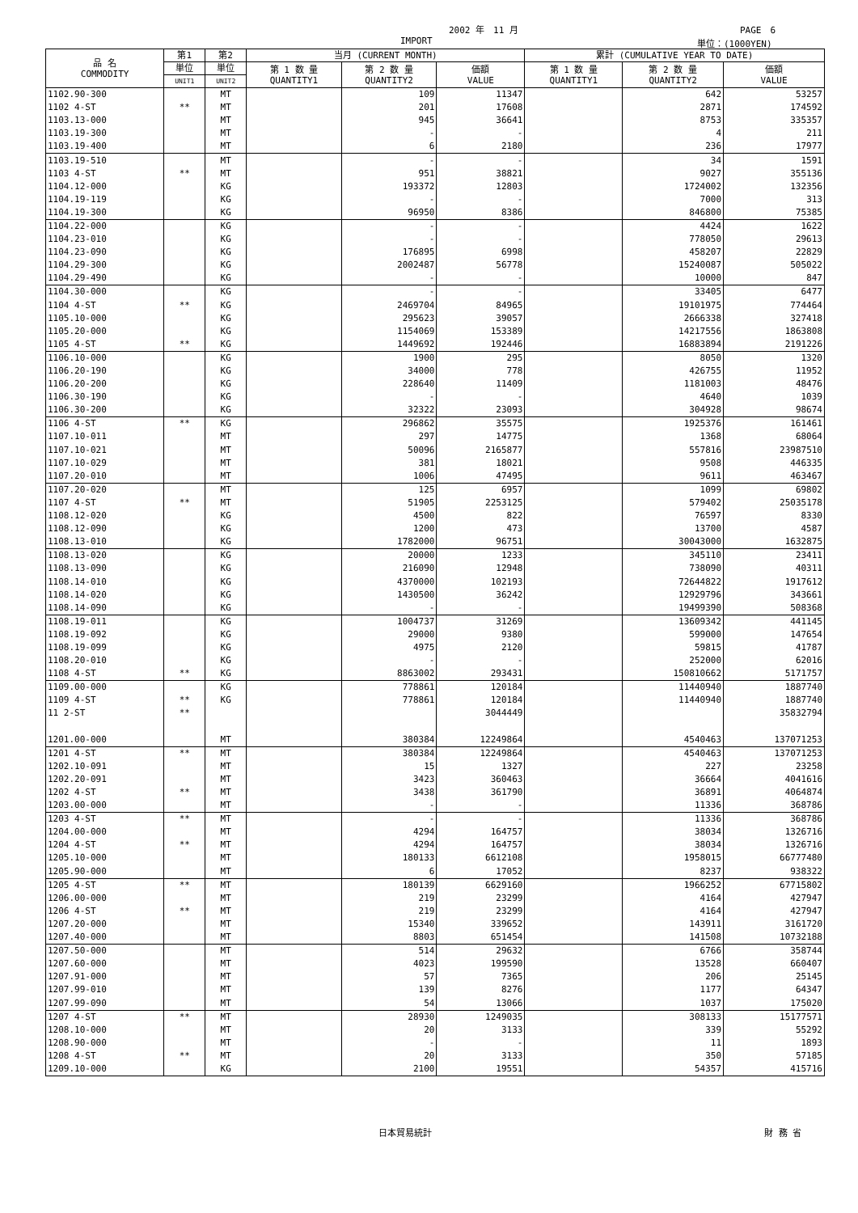2002 年　11 月 PAGE　6
IMPORT 単位：(1000YEN)
| 品 名 COMMODITY | 第1 | 第2 | 当月 (CURRENT MONTH) | | | 累計 (CUMULATIVE YEAR TO DATE) | | |
| --- | --- | --- | --- | --- | --- | --- | --- | --- |
| | 単位 | 単位 | 第 1 数 量 QUANTITY1 | 第 2 数 量 QUANTITY2 | 価額 VALUE | 第 1 数 量 QUANTITY1 | 第 2 数 量 QUANTITY2 | 価額 VALUE |
| | UNIT1 | UNIT2 | | | | | | |
| 1102.90-300 | | MT | | 109 | 11347 | | 642 | 53257 |
| 1102 4-ST | ** | MT | | 201 | 17608 | | 2871 | 174592 |
| 1103.13-000 | | MT | | 945 | 36641 | | 8753 | 335357 |
| 1103.19-300 | | MT | | - | - | | 4 | 211 |
| 1103.19-400 | | MT | | 6 | 2180 | | 236 | 17977 |
| 1103.19-510 | | MT | | - | - | | 34 | 1591 |
| 1103 4-ST | ** | MT | | 951 | 38821 | | 9027 | 355136 |
| 1104.12-000 | | KG | | 193372 | 12803 | | 1724002 | 132356 |
| 1104.19-119 | | KG | | - | - | | 7000 | 313 |
| 1104.19-300 | | KG | | 96950 | 8386 | | 846800 | 75385 |
| 1104.22-000 | | KG | | - | - | | 4424 | 1622 |
| 1104.23-010 | | KG | | - | - | | 778050 | 29613 |
| 1104.23-090 | | KG | | 176895 | 6998 | | 458207 | 22829 |
| 1104.29-300 | | KG | | 2002487 | 56778 | | 15240087 | 505022 |
| 1104.29-490 | | KG | | - | - | | 10000 | 847 |
| 1104.30-000 | | KG | | - | - | | 33405 | 6477 |
| 1104 4-ST | ** | KG | | 2469704 | 84965 | | 19101975 | 774464 |
| 1105.10-000 | | KG | | 295623 | 39057 | | 2666338 | 327418 |
| 1105.20-000 | | KG | | 1154069 | 153389 | | 14217556 | 1863808 |
| 1105 4-ST | ** | KG | | 1449692 | 192446 | | 16883894 | 2191226 |
| 1106.10-000 | | KG | | 1900 | 295 | | 8050 | 1320 |
| 1106.20-190 | | KG | | 34000 | 778 | | 426755 | 11952 |
| 1106.20-200 | | KG | | 228640 | 11409 | | 1181003 | 48476 |
| 1106.30-190 | | KG | | - | - | | 4640 | 1039 |
| 1106.30-200 | | KG | | 32322 | 23093 | | 304928 | 98674 |
| 1106 4-ST | ** | KG | | 296862 | 35575 | | 1925376 | 161461 |
| 1107.10-011 | | MT | | 297 | 14775 | | 1368 | 68064 |
| 1107.10-021 | | MT | | 50096 | 2165877 | | 557816 | 23987510 |
| 1107.10-029 | | MT | | 381 | 18021 | | 9508 | 446335 |
| 1107.20-010 | | MT | | 1006 | 47495 | | 9611 | 463467 |
| 1107.20-020 | | MT | | 125 | 6957 | | 1099 | 69802 |
| 1107 4-ST | ** | MT | | 51905 | 2253125 | | 579402 | 25035178 |
| 1108.12-020 | | KG | | 4500 | 822 | | 76597 | 8330 |
| 1108.12-090 | | KG | | 1200 | 473 | | 13700 | 4587 |
| 1108.13-010 | | KG | | 1782000 | 96751 | | 30043000 | 1632875 |
| 1108.13-020 | | KG | | 20000 | 1233 | | 345110 | 23411 |
| 1108.13-090 | | KG | | 216090 | 12948 | | 738090 | 40311 |
| 1108.14-010 | | KG | | 4370000 | 102193 | | 72644822 | 1917612 |
| 1108.14-020 | | KG | | 1430500 | 36242 | | 12929796 | 343661 |
| 1108.14-090 | | KG | | - | - | | 19499390 | 508368 |
| 1108.19-011 | | KG | | 1004737 | 31269 | | 13609342 | 441145 |
| 1108.19-092 | | KG | | 29000 | 9380 | | 599000 | 147654 |
| 1108.19-099 | | KG | | 4975 | 2120 | | 59815 | 41787 |
| 1108.20-010 | | KG | | - | - | | 252000 | 62016 |
| 1108 4-ST | ** | KG | | 8863002 | 293431 | | 150810662 | 5171757 |
| 1109.00-000 | | KG | | 778861 | 120184 | | 11440940 | 1887740 |
| 1109 4-ST | ** | KG | | 778861 | 120184 | | 11440940 | 1887740 |
| 11 2-ST | ** | | | | 3044449 | | | 35832794 |
| 1201.00-000 | | MT | | 380384 | 12249864 | | 4540463 | 137071253 |
| 1201 4-ST | ** | MT | | 380384 | 12249864 | | 4540463 | 137071253 |
| 1202.10-091 | | MT | | 15 | 1327 | | 227 | 23258 |
| 1202.20-091 | | MT | | 3423 | 360463 | | 36664 | 4041616 |
| 1202 4-ST | ** | MT | | 3438 | 361790 | | 36891 | 4064874 |
| 1203.00-000 | | MT | | - | - | | 11336 | 368786 |
| 1203 4-ST | ** | MT | | - | - | | 11336 | 368786 |
| 1204.00-000 | | MT | | 4294 | 164757 | | 38034 | 1326716 |
| 1204 4-ST | ** | MT | | 4294 | 164757 | | 38034 | 1326716 |
| 1205.10-000 | | MT | | 180133 | 6612108 | | 1958015 | 66777480 |
| 1205.90-000 | | MT | | 6 | 17052 | | 8237 | 938322 |
| 1205 4-ST | ** | MT | | 180139 | 6629160 | | 1966252 | 67715802 |
| 1206.00-000 | | MT | | 219 | 23299 | | 4164 | 427947 |
| 1206 4-ST | ** | MT | | 219 | 23299 | | 4164 | 427947 |
| 1207.20-000 | | MT | | 15340 | 339652 | | 143911 | 3161720 |
| 1207.40-000 | | MT | | 8803 | 651454 | | 141508 | 10732188 |
| 1207.50-000 | | MT | | 514 | 29632 | | 6766 | 358744 |
| 1207.60-000 | | MT | | 4023 | 199590 | | 13528 | 660407 |
| 1207.91-000 | | MT | | 57 | 7365 | | 206 | 25145 |
| 1207.99-010 | | MT | | 139 | 8276 | | 1177 | 64347 |
| 1207.99-090 | | MT | | 54 | 13066 | | 1037 | 175020 |
| 1207 4-ST | ** | MT | | 28930 | 1249035 | | 308133 | 15177571 |
| 1208.10-000 | | MT | | 20 | 3133 | | 339 | 55292 |
| 1208.90-000 | | MT | | - | - | | 11 | 1893 |
| 1208 4-ST | ** | MT | | 20 | 3133 | | 350 | 57185 |
| 1209.10-000 | | KG | | 2100 | 19551 | | 54357 | 415716 |
日本貿易統計 財 務 省